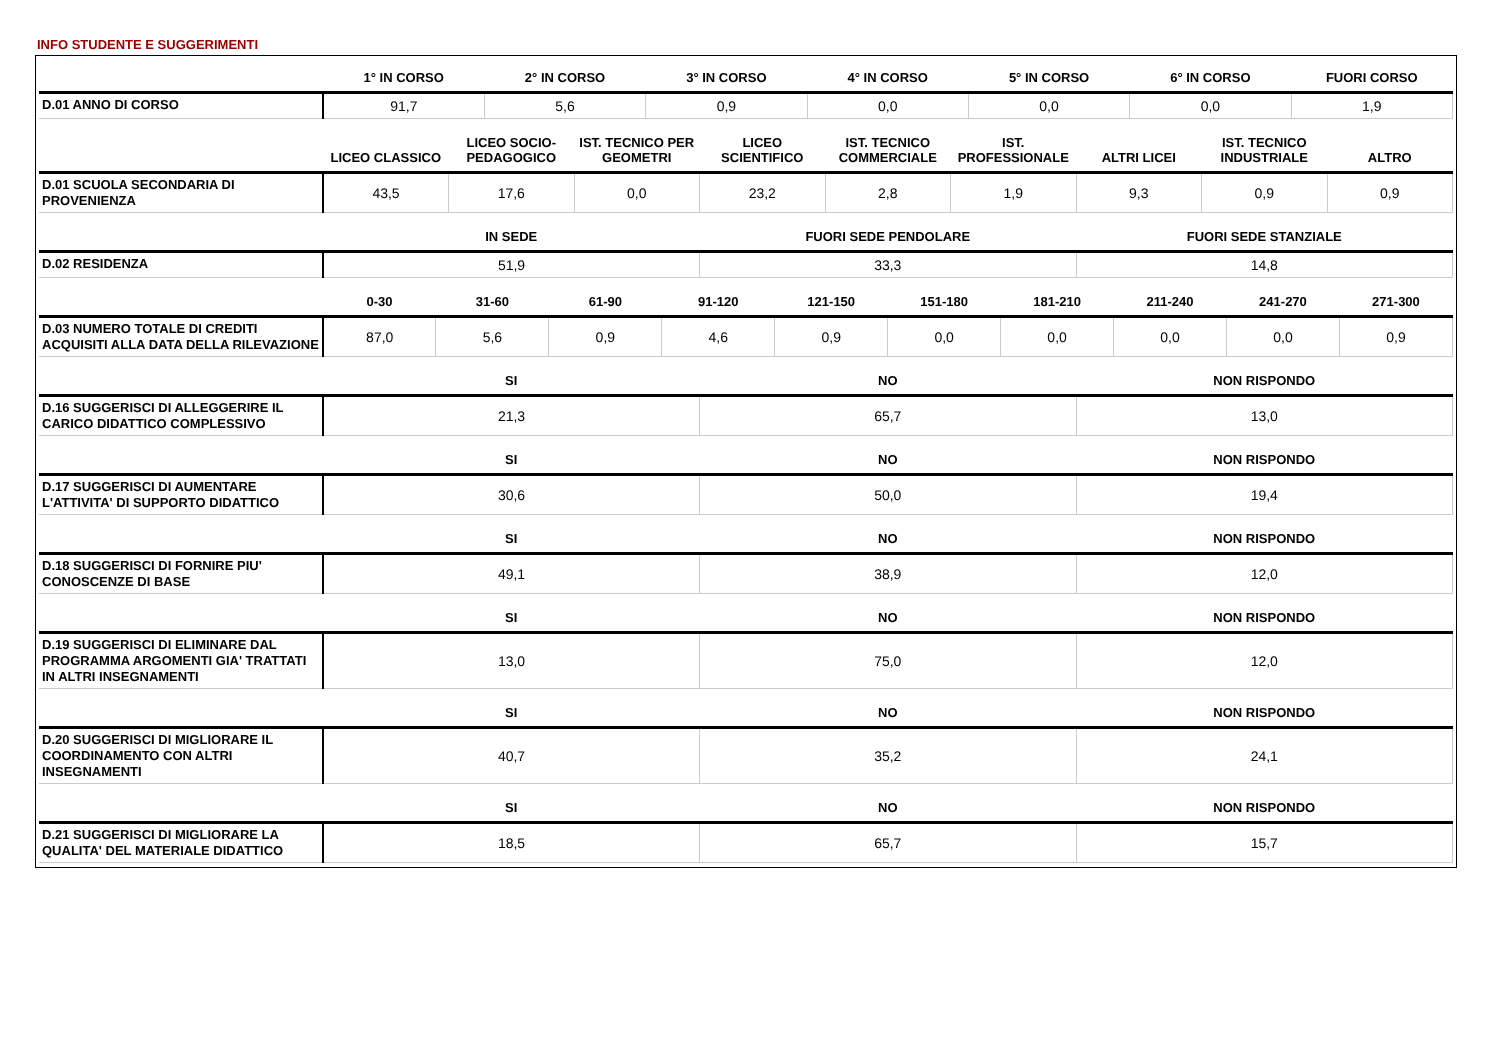INFO STUDENTE E SUGGERIMENTI
| | 1° IN CORSO | 2° IN CORSO | 3° IN CORSO | 4° IN CORSO | 5° IN CORSO | 6° IN CORSO | FUORI CORSO |
| --- | --- | --- | --- | --- | --- | --- | --- |
| D.01 ANNO DI CORSO | 91,7 | 5,6 | 0,9 | 0,0 | 0,0 | 0,0 | 1,9 |
| | LICEO CLASSICO | LICEO SOCIO-PEDAGOGICO | IST. TECNICO PER GEOMETRI | LICEO SCIENTIFICO | IST. TECNICO COMMERCIALE | IST. PROFESSIONALE | ALTRI LICEI | IST. TECNICO INDUSTRIALE | ALTRO |
| --- | --- | --- | --- | --- | --- | --- | --- | --- | --- |
| D.01 SCUOLA SECONDARIA DI PROVENIENZA | 43,5 | 17,6 | 0,0 | 23,2 | 2,8 | 1,9 | 9,3 | 0,9 | 0,9 |
| | IN SEDE | FUORI SEDE PENDOLARE | FUORI SEDE STANZIALE |
| --- | --- | --- | --- |
| D.02 RESIDENZA | 51,9 | 33,3 | 14,8 |
| | 0-30 | 31-60 | 61-90 | 91-120 | 121-150 | 151-180 | 181-210 | 211-240 | 241-270 | 271-300 |
| --- | --- | --- | --- | --- | --- | --- | --- | --- | --- | --- |
| D.03 NUMERO TOTALE DI CREDITI ACQUISITI ALLA DATA DELLA RILEVAZIONE | 87,0 | 5,6 | 0,9 | 4,6 | 0,9 | 0,0 | 0,0 | 0,0 | 0,0 | 0,9 |
| | SI | NO | NON RISPONDO |
| --- | --- | --- | --- |
| D.16 SUGGERISCI DI ALLEGGERIRE IL CARICO DIDATTICO COMPLESSIVO | 21,3 | 65,7 | 13,0 |
| | SI | NO | NON RISPONDO |
| --- | --- | --- | --- |
| D.17 SUGGERISCI DI AUMENTARE L'ATTIVITA' DI SUPPORTO DIDATTICO | 30,6 | 50,0 | 19,4 |
| | SI | NO | NON RISPONDO |
| --- | --- | --- | --- |
| D.18 SUGGERISCI DI FORNIRE PIU' CONOSCENZE DI BASE | 49,1 | 38,9 | 12,0 |
| | SI | NO | NON RISPONDO |
| --- | --- | --- | --- |
| D.19 SUGGERISCI DI ELIMINARE DAL PROGRAMMA ARGOMENTI GIA' TRATTATI IN ALTRI INSEGNAMENTI | 13,0 | 75,0 | 12,0 |
| | SI | NO | NON RISPONDO |
| --- | --- | --- | --- |
| D.20 SUGGERISCI DI MIGLIORARE IL COORDINAMENTO CON ALTRI INSEGNAMENTI | 40,7 | 35,2 | 24,1 |
| | SI | NO | NON RISPONDO |
| --- | --- | --- | --- |
| D.21 SUGGERISCI DI MIGLIORARE LA QUALITA' DEL MATERIALE DIDATTICO | 18,5 | 65,7 | 15,7 |